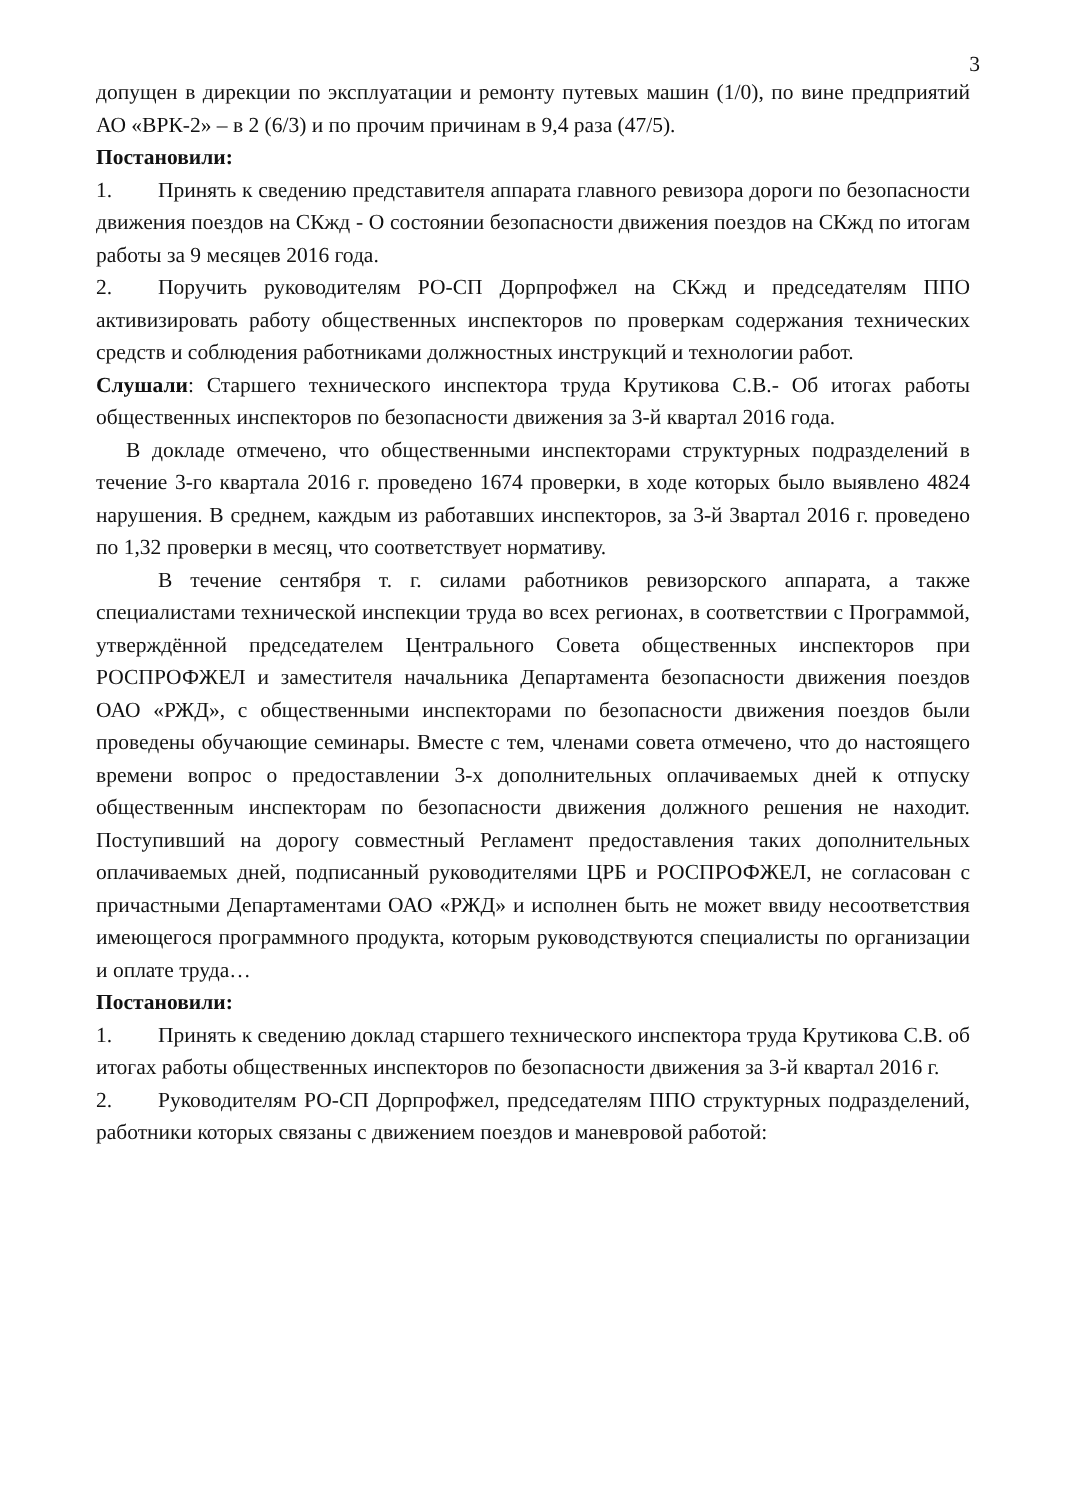3
допущен в дирекции по эксплуатации и ремонту путевых машин (1/0), по вине предприятий АО «ВРК-2» – в 2 (6/3) и по прочим причинам в 9,4 раза (47/5).
Постановили:
1. Принять к сведению представителя аппарата главного ревизора дороги по безопасности движения поездов на СКжд - О состоянии безопасности движения поездов на СКжд по итогам работы за 9 месяцев 2016 года.
2. Поручить руководителям РО-СП Дорпрофжел на СКжд и председателям ППО активизировать работу общественных инспекторов по проверкам содержания технических средств и соблюдения работниками должностных инструкций и технологии работ.
Слушали: Старшего технического инспектора труда Крутикова С.В.- Об итогах работы общественных инспекторов по безопасности движения за 3-й квартал 2016 года.
В докладе отмечено, что общественными инспекторами структурных подразделений в течение 3-го квартала 2016 г. проведено 1674 проверки, в ходе которых было выявлено 4824 нарушения. В среднем, каждым из работавших инспекторов, за 3-й 3вартал 2016 г. проведено по 1,32 проверки в месяц, что соответствует нормативу.
В течение сентября т. г. силами работников ревизорского аппарата, а также специалистами технической инспекции труда во всех регионах, в соответствии с Программой, утверждённой председателем Центрального Совета общественных инспекторов при РОСПРОФЖЕЛ и заместителя начальника Департамента безопасности движения поездов ОАО «РЖД», с общественными инспекторами по безопасности движения поездов были проведены обучающие семинары. Вместе с тем, членами совета отмечено, что до настоящего времени вопрос о предоставлении 3-х дополнительных оплачиваемых дней к отпуску общественным инспекторам по безопасности движения должного решения не находит. Поступивший на дорогу совместный Регламент предоставления таких дополнительных оплачиваемых дней, подписанный руководителями ЦРБ и РОСПРОФЖЕЛ, не согласован с причастными Департаментами ОАО «РЖД» и исполнен быть не может ввиду несоответствия имеющегося программного продукта, которым руководствуются специалисты по организации и оплате труда…
Постановили:
1. Принять к сведению доклад старшего технического инспектора труда Крутикова С.В. об итогах работы общественных инспекторов по безопасности движения за 3-й квартал 2016 г.
2. Руководителям РО-СП Дорпрофжел, председателям ППО структурных подразделений, работники которых связаны с движением поездов и маневровой работой: